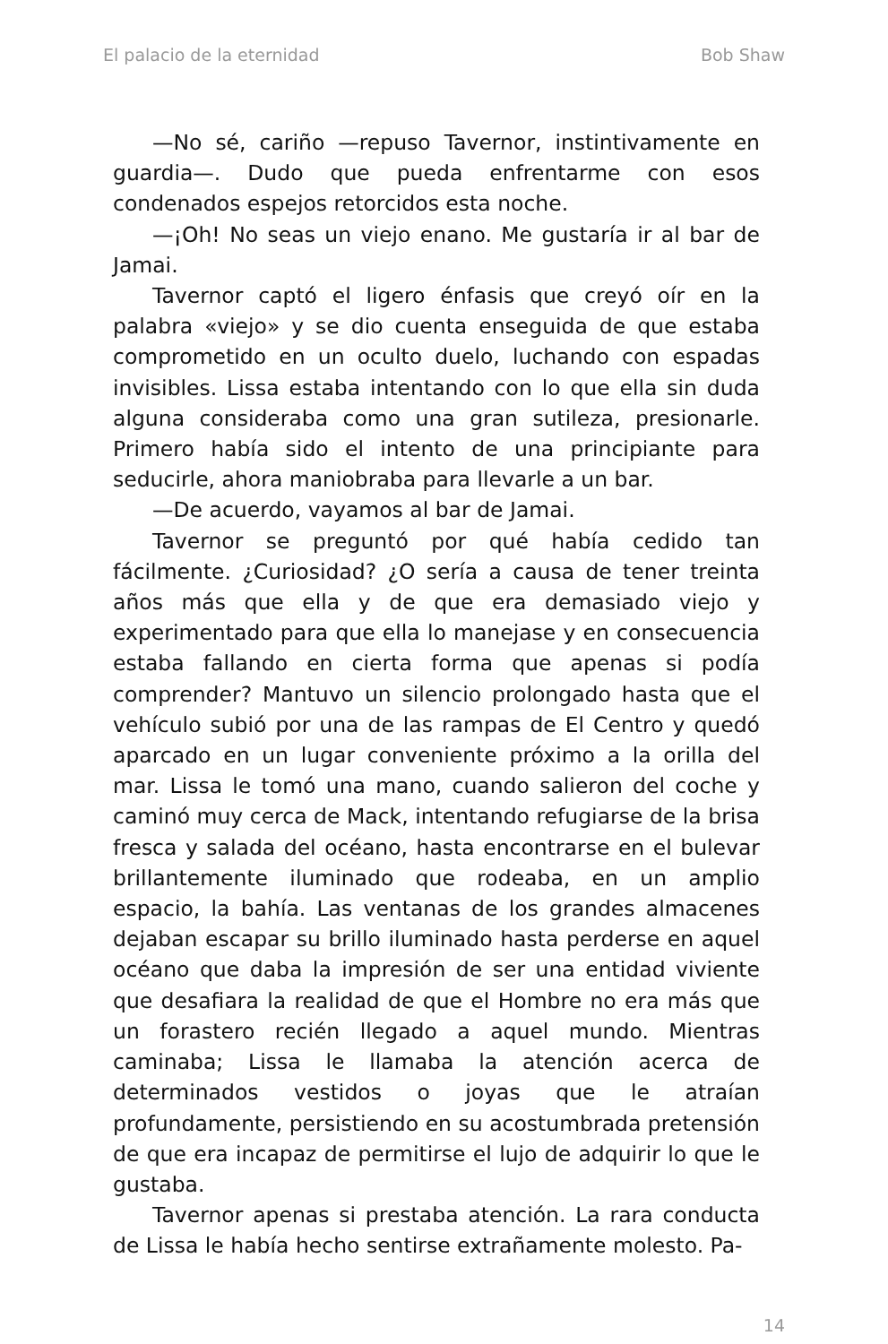El palacio de la eternidad Bob Shaw
—No sé, cariño —repuso Tavernor, instintivamente en guardia—. Dudo que pueda enfrentarme con esos condenados espejos retorcidos esta noche.
—¡Oh! No seas un viejo enano. Me gustaría ir al bar de Jamai.
Tavernor captó el ligero énfasis que creyó oír en la palabra «viejo» y se dio cuenta enseguida de que estaba comprometido en un oculto duelo, luchando con espadas invisibles. Lissa estaba intentando con lo que ella sin duda alguna consideraba como una gran sutileza, presionarle. Primero había sido el intento de una principiante para seducirle, ahora maniobraba para llevarle a un bar.
—De acuerdo, vayamos al bar de Jamai.
Tavernor se preguntó por qué había cedido tan fácilmente. ¿Curiosidad? ¿O sería a causa de tener treinta años más que ella y de que era demasiado viejo y experimentado para que ella lo manejase y en consecuencia estaba fallando en cierta forma que apenas si podía comprender? Mantuvo un silencio prolongado hasta que el vehículo subió por una de las rampas de El Centro y quedó aparcado en un lugar conveniente próximo a la orilla del mar. Lissa le tomó una mano, cuando salieron del coche y caminó muy cerca de Mack, intentando refugiarse de la brisa fresca y salada del océano, hasta encontrarse en el bulevar brillantemente iluminado que rodeaba, en un amplio espacio, la bahía. Las ventanas de los grandes almacenes dejaban escapar su brillo iluminado hasta perderse en aquel océano que daba la impresión de ser una entidad viviente que desafiara la realidad de que el Hombre no era más que un forastero recién llegado a aquel mundo. Mientras caminaba; Lissa le llamaba la atención acerca de determinados vestidos o joyas que le atraían profundamente, persistiendo en su acostumbrada pretensión de que era incapaz de permitirse el lujo de adquirir lo que le gustaba.
Tavernor apenas si prestaba atención. La rara conducta de Lissa le había hecho sentirse extrañamente molesto. Pa-
14